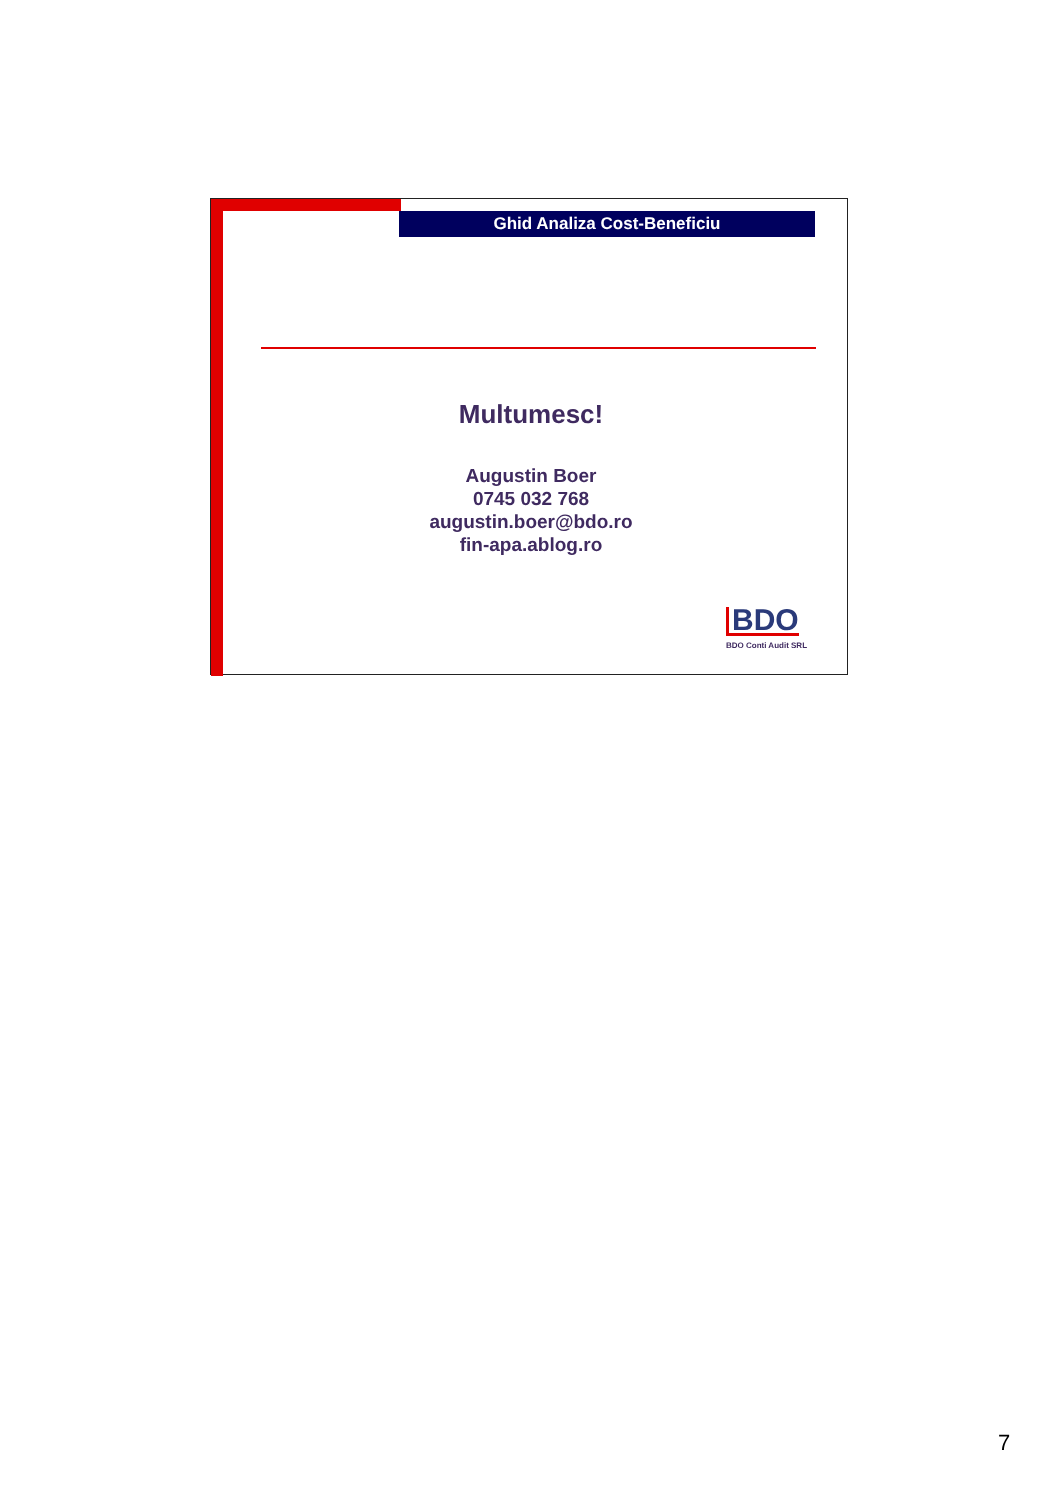Ghid Analiza Cost-Beneficiu
Multumesc!
Augustin Boer
0745 032 768
augustin.boer@bdo.ro
fin-apa.ablog.ro
BDO
BDO Conti Audit SRL
7